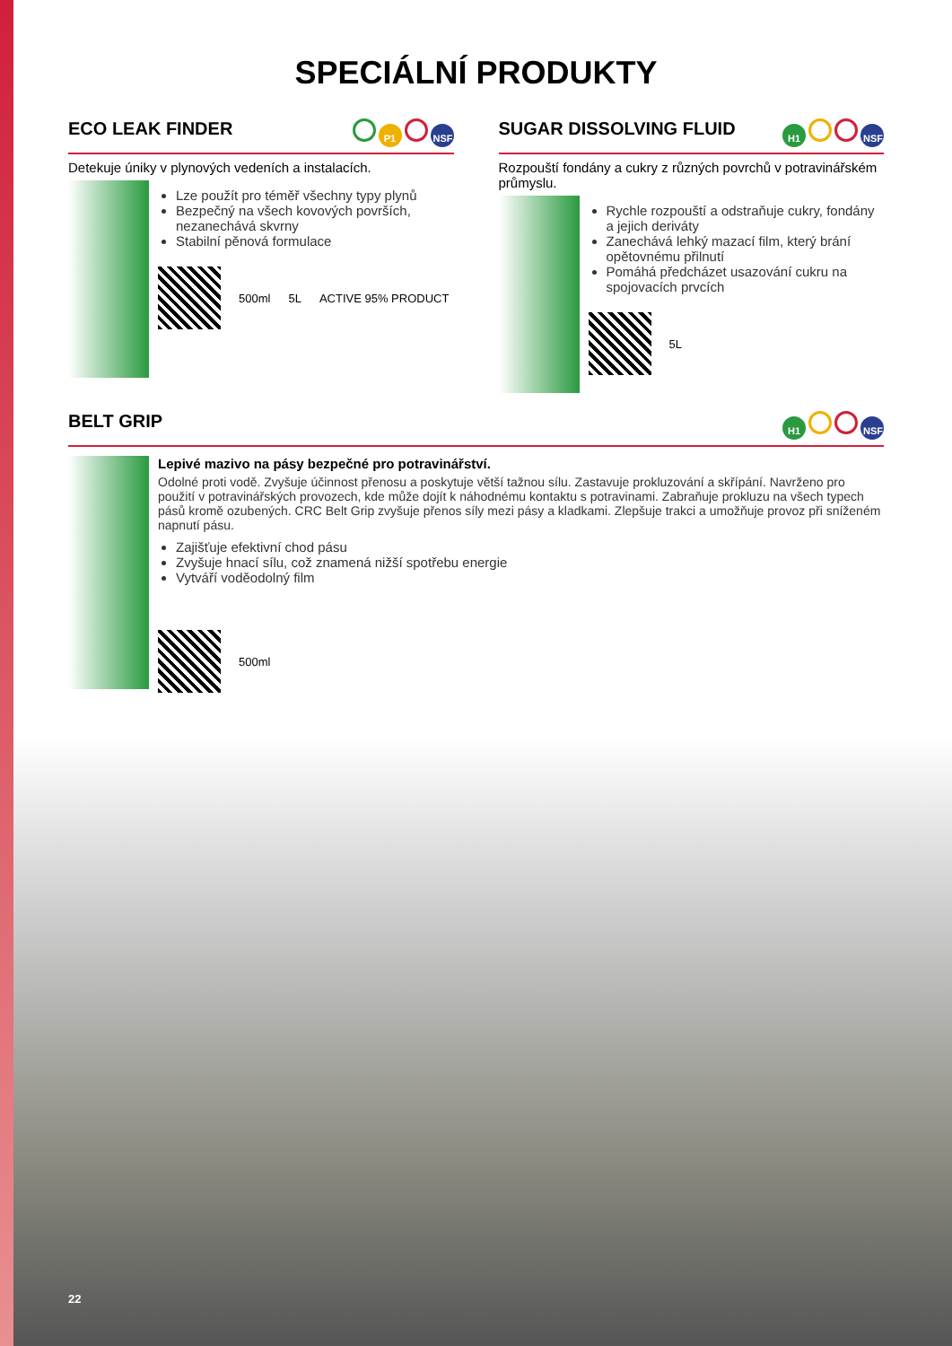SPECIÁLNÍ PRODUKTY
ECO LEAK FINDER P1 NSF
Detekuje úniky v plynových vedeních a instalacích.
Lze použít pro téměř všechny typy plynů
Bezpečný na všech kovových površích, nezanechává skvrny
Stabilní pěnová formulace
500ml 5L ACTIVE 95% PRODUCT
SUGAR DISSOLVING FLUID H1 NSF
Rozpouští fondány a cukry z různých povrchů v potravinářském průmyslu.
Rychle rozpouští a odstraňuje cukry, fondány a jejich deriváty
Zanechává lehký mazací film, který brání opětovnému přilnutí
Pomáhá předcházet usazování cukru na spojovacích prvcích
5L
BELT GRIP H1 NSF
Lepivé mazivo na pásy bezpečné pro potravinářství.
Odolné proti vodě. Zvyšuje účinnost přenosu a poskytuje větší tažnou sílu. Zastavuje prokluzování a skřípání. Navrženo pro použití v potravinářských provozech, kde může dojít k náhodnému kontaktu s potravinami. Zabraňuje prokluzu na všech typech pásů kromě ozubených. CRC Belt Grip zvyšuje přenos síly mezi pásy a kladkami. Zlepšuje trakci a umožňuje provoz při sníženém napnutí pásu.
Zajišťuje efektivní chod pásu
Zvyšuje hnací sílu, což znamená nižší spotřebu energie
Vytváří voděodolný film
500ml
22